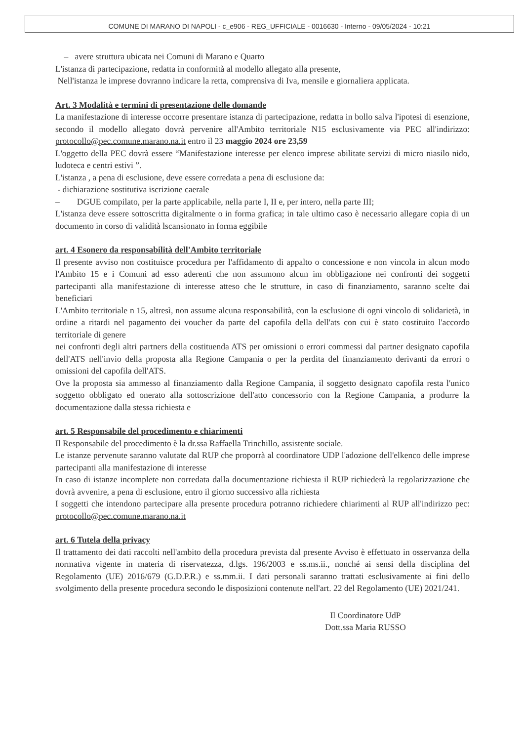COMUNE DI MARANO DI NAPOLI - c_e906 - REG_UFFICIALE - 0016630 - Interno - 09/05/2024 - 10:21
– avere struttura ubicata nei Comuni di Marano e Quarto
L'istanza di partecipazione, redatta in conformità al modello allegato alla presente,
Nell'istanza le imprese dovranno indicare la retta, comprensiva di Iva, mensile e giornaliera applicata.
Art. 3 Modalità e termini di presentazione delle domande
La manifestazione di interesse occorre presentare istanza di partecipazione, redatta in bollo salva l'ipotesi di esenzione, secondo il modello allegato dovrà pervenire all'Ambito territoriale N15 esclusivamente via PEC all'indirizzo: protocollo@pec.comune.marano.na.it entro il 23 maggio 2024 ore 23,59
L'oggetto della PEC dovrà essere “Manifestazione interesse per elenco imprese abilitate servizi di micro niasilo nido, ludoteca e centri estivi ”.
L'istanza , a pena di esclusione, deve essere corredata a pena di esclusione da:
- dichiarazione sostitutiva iscrizione caerale
– DGUE compilato, per la parte applicabile, nella parte I, II e, per intero, nella parte III;
L'istanza deve essere sottoscritta digitalmente o in forma grafica; in tale ultimo caso è necessario allegare copia di un documento in corso di validità lscansionato in forma eggibile
art. 4 Esonero da responsabilità dell'Ambito territoriale
Il presente avviso non costituisce procedura per l'affidamento di appalto o concessione e non vincola in alcun modo l'Ambito 15 e i Comuni ad esso aderenti che non assumono alcun im obbligazione nei confronti dei soggetti partecipanti alla manifestazione di interesse atteso che le strutture, in caso di finanziamento, saranno scelte dai beneficiari
L'Ambito territoriale n 15, altresì, non assume alcuna responsabilità, con la esclusione di ogni vincolo di solidarietà, in ordine a ritardi nel pagamento dei voucher da parte del capofila della dell'ats con cui è stato costituito l'accordo territoriale di genere
nei confronti degli altri partners della costituenda ATS per omissioni o errori commessi dal partner designato capofila dell'ATS nell'invio della proposta alla Regione Campania o per la perdita del finanziamento derivanti da errori o omissioni del capofila dell'ATS.
Ove la proposta sia ammesso al finanziamento dalla Regione Campania, il soggetto designato capofila resta l'unico soggetto obbligato ed onerato alla sottoscrizione dell'atto concessorio con la Regione Campania, a produrre la documentazione dalla stessa richiesta e
art. 5 Responsabile del procedimento e chiarimenti
Il Responsabile del procedimento è la dr.ssa Raffaella Trinchillo, assistente sociale.
Le istanze pervenute saranno valutate dal RUP che proporrà al coordinatore UDP l'adozione dell'elkenco delle imprese partecipanti alla manifestazione di interesse
In caso di istanze incomplete non corredata dalla documentazione richiesta il RUP richiederà la regolarizzazione che dovrà avvenire, a pena di esclusione, entro il giorno successivo alla richiesta
I soggetti che intendono partecipare alla presente procedura potranno richiedere chiarimenti al RUP all'indirizzo pec: protocollo@pec.comune.marano.na.it
art. 6 Tutela della privacy
Il trattamento dei dati raccolti nell'ambito della procedura prevista dal presente Avviso è effettuato in osservanza della normativa vigente in materia di riservatezza, d.lgs. 196/2003 e ss.ms.ii., nonché ai sensi della disciplina del Regolamento (UE) 2016/679 (G.D.P.R.) e ss.mm.ii. I dati personali saranno trattati esclusivamente ai fini dello svolgimento della presente procedura secondo le disposizioni contenute nell'art. 22 del Regolamento (UE) 2021/241.
Il Coordinatore UdP
Dott.ssa Maria RUSSO